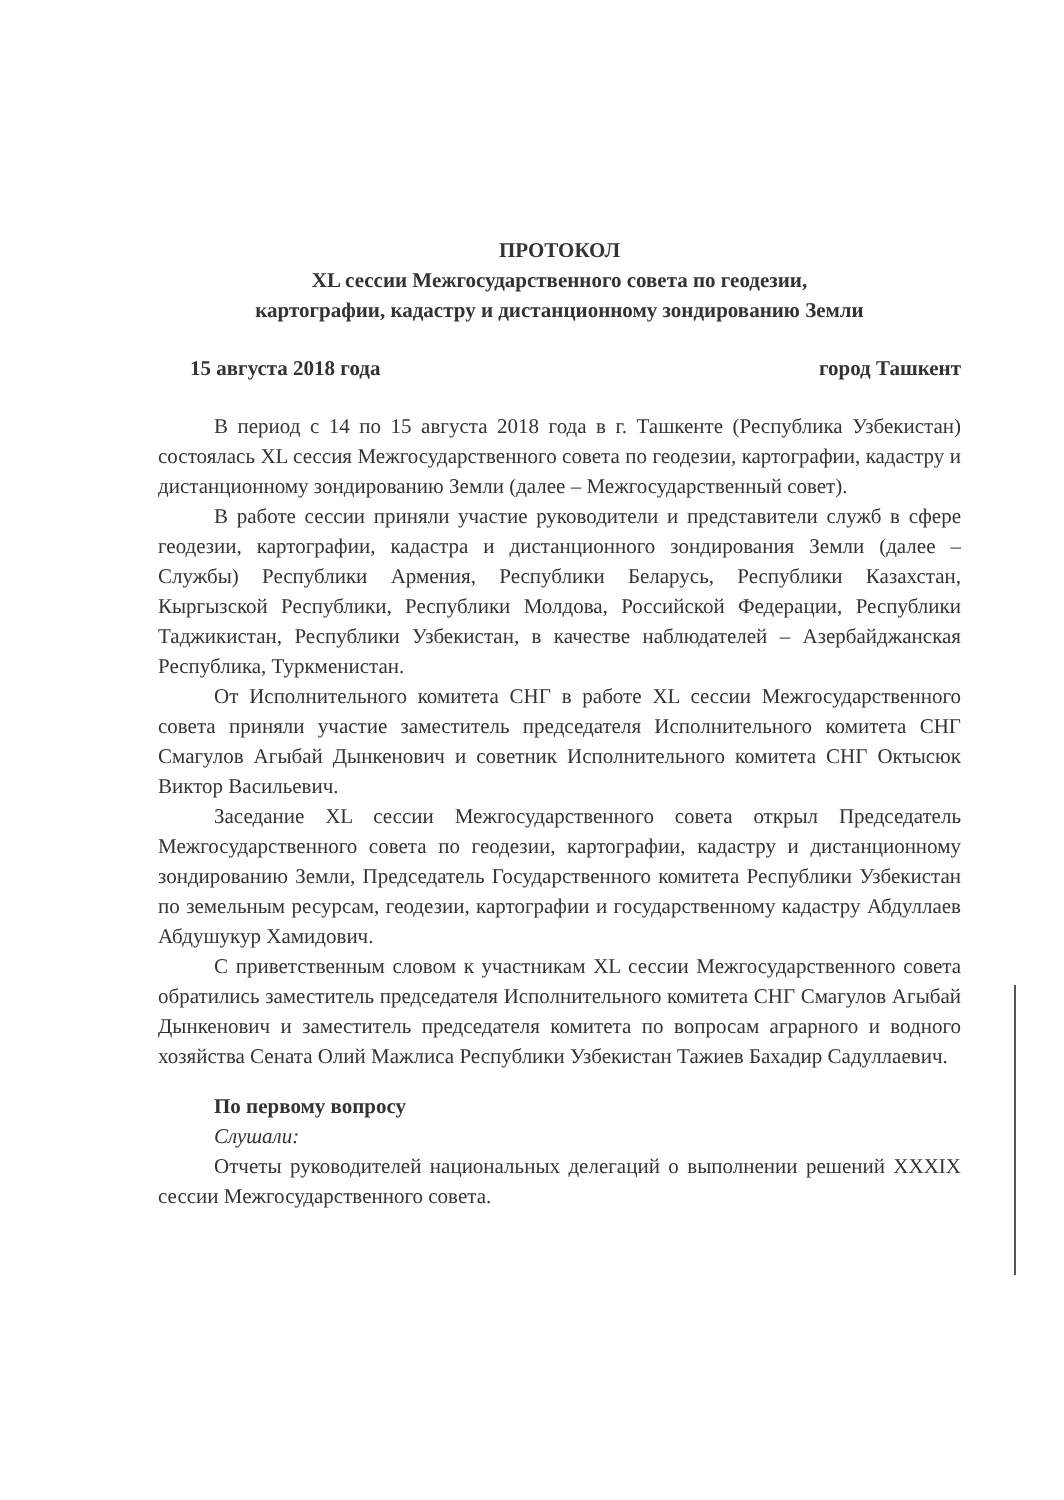ПРОТОКОЛ
XL сессии Межгосударственного совета по геодезии,
картографии, кадастру и дистанционному зондированию Земли
15 августа 2018 года город Ташкент
В период с 14 по 15 августа 2018 года в г. Ташкенте (Республика Узбекистан) состоялась XL сессия Межгосударственного совета по геодезии, картографии, кадастру и дистанционному зондированию Земли (далее – Межгосударственный совет).
В работе сессии приняли участие руководители и представители служб в сфере геодезии, картографии, кадастра и дистанционного зондирования Земли (далее – Службы) Республики Армения, Республики Беларусь, Республики Казахстан, Кыргызской Республики, Республики Молдова, Российской Федерации, Республики Таджикистан, Республики Узбекистан, в качестве наблюдателей – Азербайджанская Республика, Туркменистан.
От Исполнительного комитета СНГ в работе XL сессии Межгосударственного совета приняли участие заместитель председателя Исполнительного комитета СНГ Смагулов Агыбай Дынкенович и советник Исполнительного комитета СНГ Октысюк Виктор Васильевич.
Заседание XL сессии Межгосударственного совета открыл Председатель Межгосударственного совета по геодезии, картографии, кадастру и дистанционному зондированию Земли, Председатель Государственного комитета Республики Узбекистан по земельным ресурсам, геодезии, картографии и государственному кадастру Абдуллаев Абдушукур Хамидович.
С приветственным словом к участникам XL сессии Межгосударственного совета обратились заместитель председателя Исполнительного комитета СНГ Смагулов Агыбай Дынкенович и заместитель председателя комитета по вопросам аграрного и водного хозяйства Сената Олий Мажлиса Республики Узбекистан Тажиев Бахадир Садуллаевич.
По первому вопросу
Слушали:
Отчеты руководителей национальных делегаций о выполнении решений XXXIX сессии Межгосударственного совета.